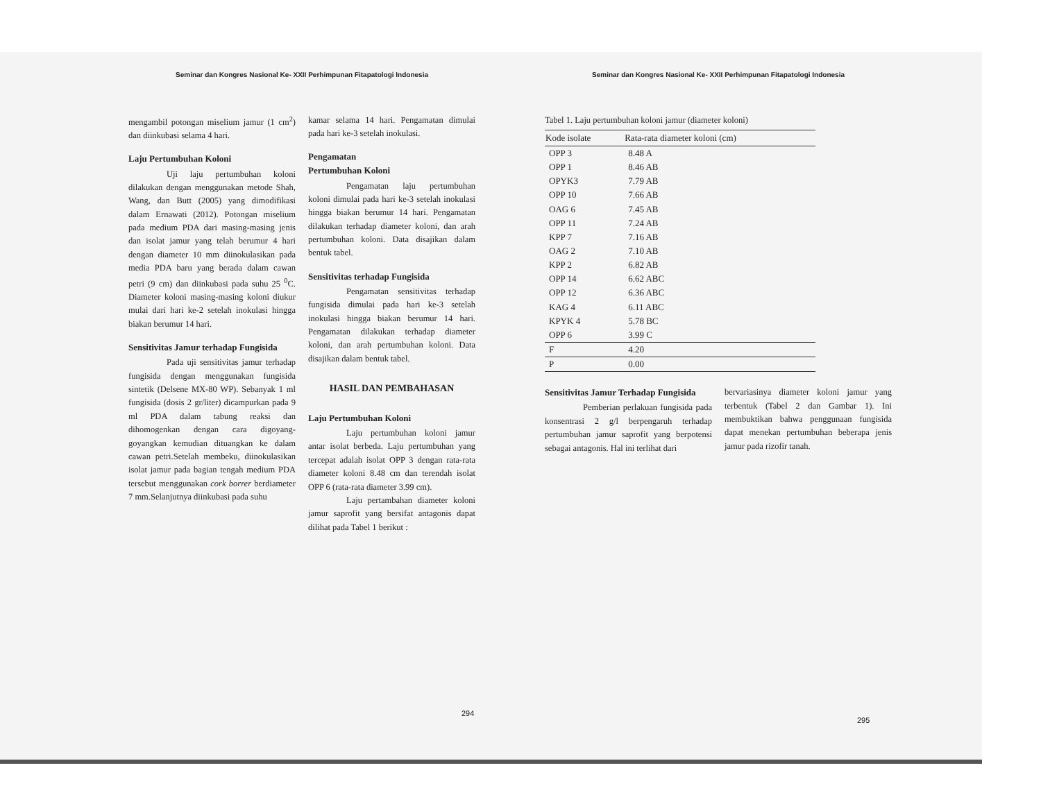Seminar dan Kongres Nasional Ke- XXII Perhimpunan Fitapatologi Indonesia
mengambil potongan miselium jamur (1 cm<sup>2</sup>) dan diinkubasi selama 4 hari.
Laju Pertumbuhan Koloni
Uji laju pertumbuhan koloni dilakukan dengan menggunakan metode Shah, Wang, dan Butt (2005) yang dimodifikasi dalam Ernawati (2012). Potongan miselium pada medium PDA dari masing-masing jenis dan isolat jamur yang telah berumur 4 hari dengan diameter 10 mm diinokulasikan pada media PDA baru yang berada dalam cawan petri (9 cm) dan diinkubasi pada suhu 25 <sup>0</sup>C. Diameter koloni masing-masing koloni diukur mulai dari hari ke-2 setelah inokulasi hingga biakan berumur 14 hari.
Sensitivitas Jamur terhadap Fungisida
Pada uji sensitivitas jamur terhadap fungisida dengan menggunakan fungisida sintetik (Delsene MX-80 WP). Sebanyak 1 ml fungisida (dosis 2 gr/liter) dicampurkan pada 9 ml PDA dalam tabung reaksi dan dihomogenkan dengan cara digoyang-goyangkan kemudian dituangkan ke dalam cawan petri.Setelah membeku, diinokulasikan isolat jamur pada bagian tengah medium PDA tersebut menggunakan cork borrer berdiameter 7 mm.Selanjutnya diinkubasi pada suhu
kamar selama 14 hari. Pengamatan dimulai pada hari ke-3 setelah inokulasi.
Pengamatan
Pertumbuhan Koloni
Pengamatan laju pertumbuhan koloni dimulai pada hari ke-3 setelah inokulasi hingga biakan berumur 14 hari. Pengamatan dilakukan terhadap diameter koloni, dan arah pertumbuhan koloni. Data disajikan dalam bentuk tabel.
Sensitivitas terhadap Fungisida
Pengamatan sensitivitas terhadap fungisida dimulai pada hari ke-3 setelah inokulasi hingga biakan berumur 14 hari. Pengamatan dilakukan terhadap diameter koloni, dan arah pertumbuhan koloni. Data disajikan dalam bentuk tabel.
HASIL DAN PEMBAHASAN
Laju Pertumbuhan Koloni
Laju pertumbuhan koloni jamur antar isolat berbeda. Laju pertumbuhan yang tercepat adalah isolat OPP 3 dengan rata-rata diameter koloni 8.48 cm dan terendah isolat OPP 6 (rata-rata diameter 3.99 cm).
Laju pertambahan diameter koloni jamur saprofit yang bersifat antagonis dapat dilihat pada Tabel 1 berikut :
294
Seminar dan Kongres Nasional Ke- XXII Perhimpunan Fitapatologi Indonesia
Tabel 1. Laju pertumbuhan koloni jamur (diameter koloni)
| Kode isolate | Rata-rata diameter koloni (cm) |
| --- | --- |
| OPP 3 | 8.48 A |
| OPP 1 | 8.46 AB |
| OPYK3 | 7.79 AB |
| OPP 10 | 7.66 AB |
| OAG 6 | 7.45 AB |
| OPP 11 | 7.24 AB |
| KPP 7 | 7.16 AB |
| OAG 2 | 7.10 AB |
| KPP 2 | 6.82 AB |
| OPP 14 | 6.62 ABC |
| OPP 12 | 6.36 ABC |
| KAG 4 | 6.11 ABC |
| KPYK 4 | 5.78 BC |
| OPP 6 | 3.99 C |
| F | 4.20 |
| P | 0.00 |
Sensitivitas Jamur Terhadap Fungisida
Pemberian perlakuan fungisida pada konsentrasi 2 g/l berpengaruh terhadap pertumbuhan jamur saprofit yang berpotensi sebagai antagonis. Hal ini terlihat dari
bervariasinya diameter koloni jamur yang terbentuk (Tabel 2 dan Gambar 1). Ini membuktikan bahwa penggunaan fungisida dapat menekan pertumbuhan beberapa jenis jamur pada rizofir tanah.
295